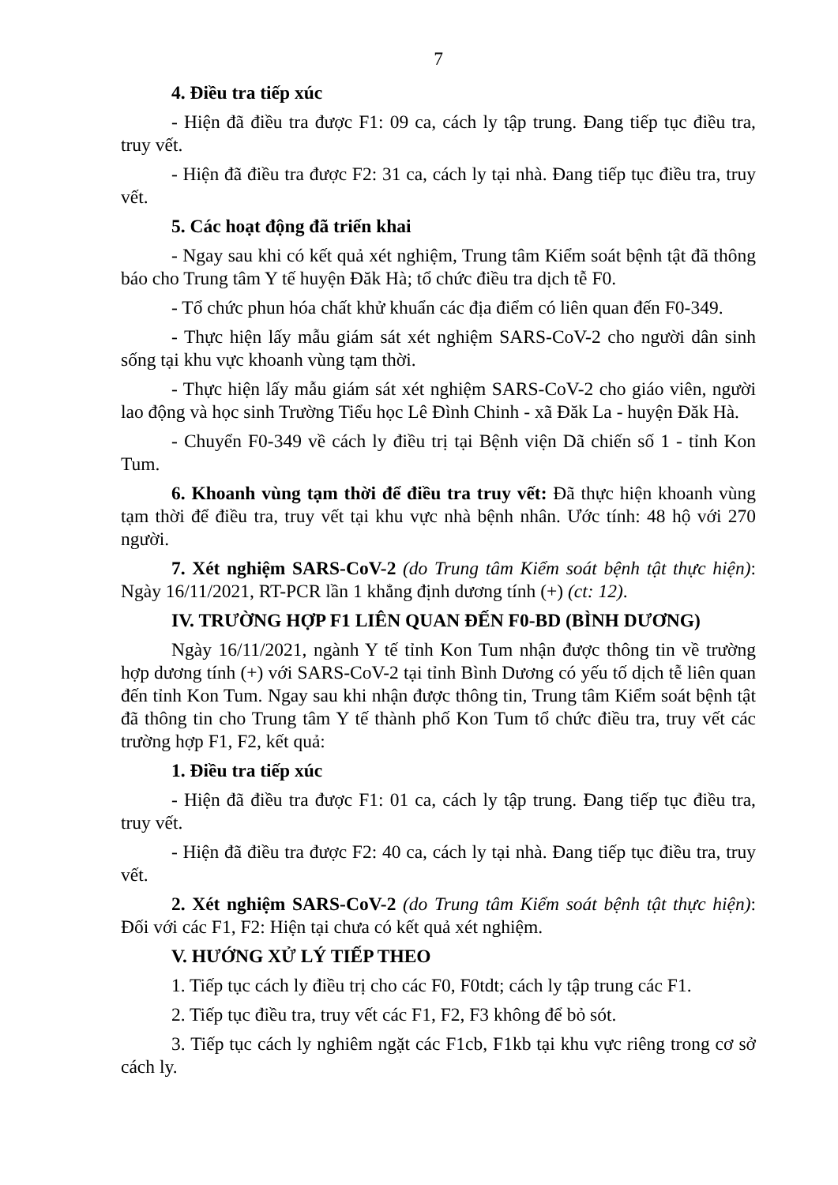7
4. Điều tra tiếp xúc
- Hiện đã điều tra được F1: 09 ca, cách ly tập trung. Đang tiếp tục điều tra, truy vết.
- Hiện đã điều tra được F2: 31 ca, cách ly tại nhà. Đang tiếp tục điều tra, truy vết.
5. Các hoạt động đã triển khai
- Ngay sau khi có kết quả xét nghiệm, Trung tâm Kiểm soát bệnh tật đã thông báo cho Trung tâm Y tế huyện Đăk Hà; tổ chức điều tra dịch tễ F0.
- Tổ chức phun hóa chất khử khuẩn các địa điểm có liên quan đến F0-349.
- Thực hiện lấy mẫu giám sát xét nghiệm SARS-CoV-2 cho người dân sinh sống tại khu vực khoanh vùng tạm thời.
- Thực hiện lấy mẫu giám sát xét nghiệm SARS-CoV-2 cho giáo viên, người lao động và học sinh Trường Tiểu học Lê Đình Chinh - xã Đăk La - huyện Đăk Hà.
- Chuyển F0-349 về cách ly điều trị tại Bệnh viện Dã chiến số 1 - tỉnh Kon Tum.
6. Khoanh vùng tạm thời để điều tra truy vết: Đã thực hiện khoanh vùng tạm thời để điều tra, truy vết tại khu vực nhà bệnh nhân. Ước tính: 48 hộ với 270 người.
7. Xét nghiệm SARS-CoV-2 (do Trung tâm Kiểm soát bệnh tật thực hiện): Ngày 16/11/2021, RT-PCR lần 1 khẳng định dương tính (+) (ct: 12).
IV. TRƯỜNG HỢP F1 LIÊN QUAN ĐẾN F0-BD (BÌNH DƯƠNG)
Ngày 16/11/2021, ngành Y tế tỉnh Kon Tum nhận được thông tin về trường hợp dương tính (+) với SARS-CoV-2 tại tỉnh Bình Dương có yếu tố dịch tễ liên quan đến tỉnh Kon Tum. Ngay sau khi nhận được thông tin, Trung tâm Kiểm soát bệnh tật đã thông tin cho Trung tâm Y tế thành phố Kon Tum tổ chức điều tra, truy vết các trường hợp F1, F2, kết quả:
1. Điều tra tiếp xúc
- Hiện đã điều tra được F1: 01 ca, cách ly tập trung. Đang tiếp tục điều tra, truy vết.
- Hiện đã điều tra được F2: 40 ca, cách ly tại nhà. Đang tiếp tục điều tra, truy vết.
2. Xét nghiệm SARS-CoV-2 (do Trung tâm Kiểm soát bệnh tật thực hiện): Đối với các F1, F2: Hiện tại chưa có kết quả xét nghiệm.
V. HƯỚNG XỬ LÝ TIẾP THEO
1. Tiếp tục cách ly điều trị cho các F0, F0tdt; cách ly tập trung các F1.
2. Tiếp tục điều tra, truy vết các F1, F2, F3 không để bỏ sót.
3. Tiếp tục cách ly nghiêm ngặt các F1cb, F1kb tại khu vực riêng trong cơ sở cách ly.